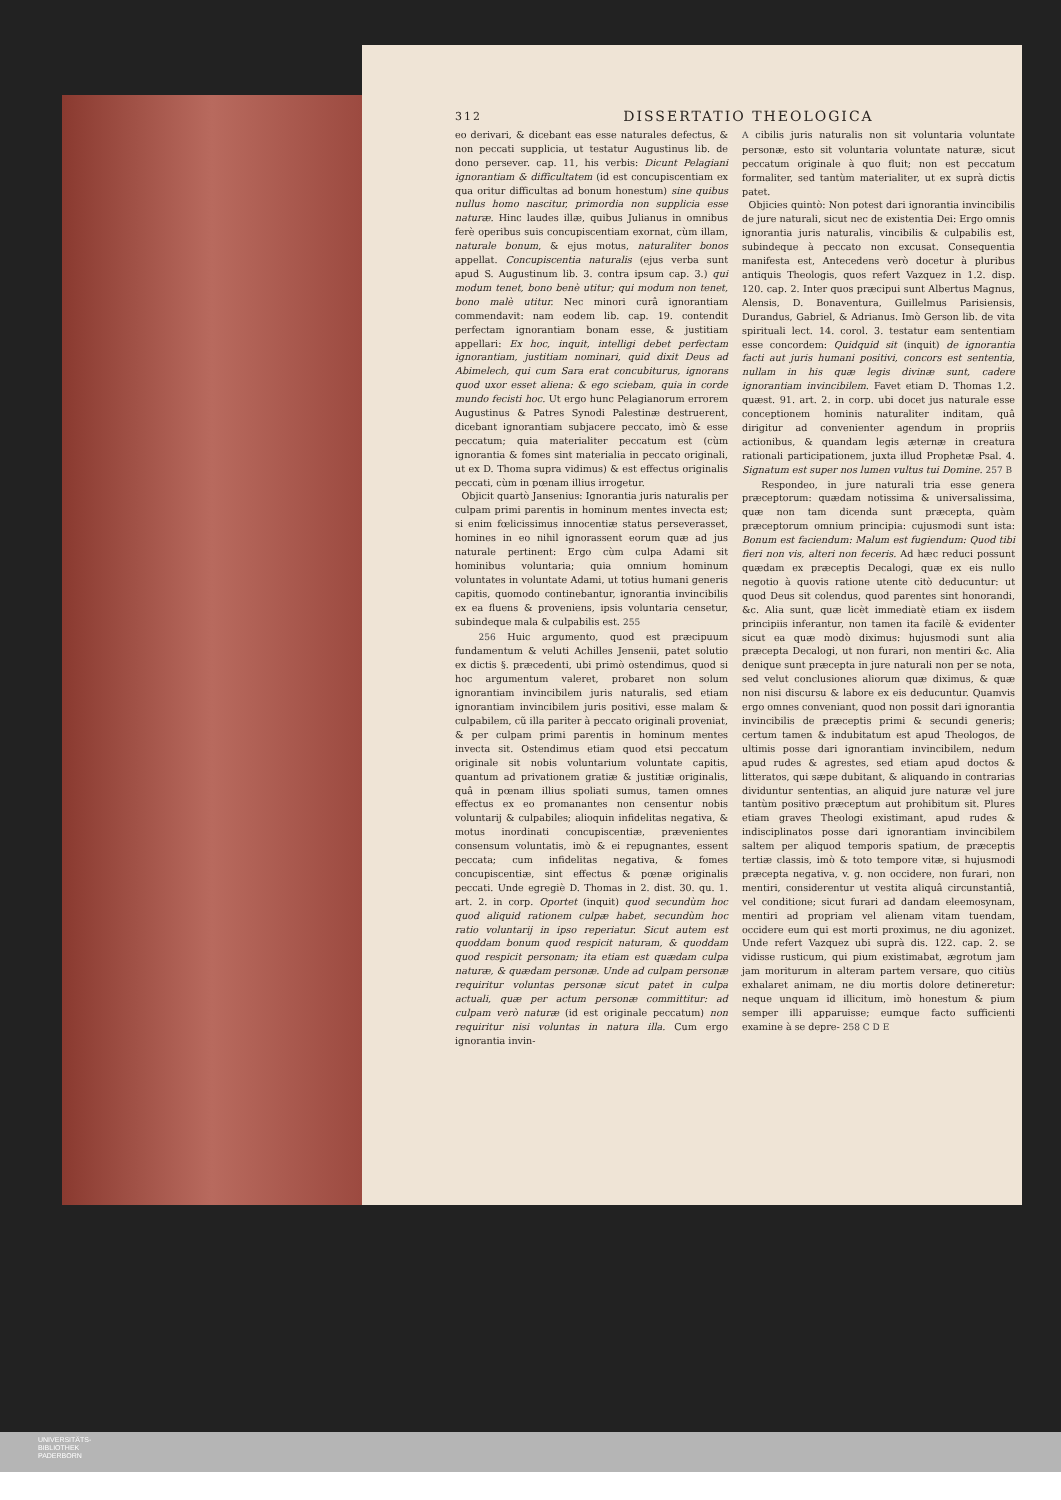312 DISSERTATIO THEOLOGICA
eo derivari, & dicebant eas esse naturales defectus, & non peccati supplicia, ut testatur Augustinus lib. de dono persever. cap. 11, his verbis: Dicunt Pelagiani ignorantiam & difficultatem (id est concupiscentiam ex qua oritur difficultas ad bonum honestum) sine quibus nullus homo nascitur, primordia non supplicia esse naturæ. Hinc laudes illæ, quibus Julianus in omnibus ferè operibus suis concupiscentiam exornat, cùm illam, naturale bonum, & ejus motus, naturaliter bonos appellat. Concupiscentia naturalis (ejus verba sunt apud S. Augustinum lib. 3. contra ipsum cap. 3.) qui modum tenet, bono benè utitur; qui modum non tenet, bono malè utitur. Nec minori curâ ignorantiam commendavit: nam eodem lib. cap. 19. contendit perfectam ignorantiam bonam esse, & justitiam appellari: Ex hoc, inquit, intelligi debet perfectam ignorantiam, justitiam nominari, quid dixit Deus ad Abimelech, qui cum Sara erat concubiturus, ignorans quod uxor esset aliena: & ego sciebam, quia in corde mundo fecisti hoc. Ut ergo hunc Pelagianorum errorem Augustinus & Patres Synodi Palestinæ destruerent, dicebant ignorantiam subjacere peccato, imò & esse peccatum; quia materialiter peccatum est (cùm ignorantia & fomes sint materialia in peccato originali, ut ex D. Thoma supra vidimus) & est effectus originalis peccati, cùm in pœnam illius irrogetur.
Objicit quartò Jansenius: Ignorantia juris naturalis per culpam primi parentis in hominum mentes invecta est; si enim fœlicissimus innocentiæ status perseverasset, homines in eo nihil ignorassent eorum quæ ad jus naturale pertinent: Ergo cùm culpa Adami sit hominibus voluntaria; quia omnium hominum voluntates in voluntate Adami, ut totius humani generis capitis, quomodo continebantur, ignorantia invincibilis ex ea fluens & proveniens, ipsis voluntaria censetur, subindeque mala & culpabilis est. 255
256 Huic argumento, quod est præcipuum fundamentum & veluti Achilles Jensenii, patet solutio ex dictis §. præcedenti, ubi primò ostendimus, quod si hoc argumentum valeret, probaret non solum ignorantiam invincibilem juris naturalis, sed etiam ignorantiam invincibilem juris positivi, esse malam & culpabilem, cũ illa pariter à peccato originali proveniat, & per culpam primi parentis in hominum mentes invecta sit. Ostendimus etiam quod etsi peccatum originale sit nobis voluntarium voluntate capitis, quantum ad privationem gratiæ & justitiæ originalis, quâ in pœnam illius spoliati sumus, tamen omnes effectus ex eo promanantes non censentur nobis voluntarij & culpabiles; alioquin infidelitas negativa, & motus inordinati concupiscentiæ, prævenientes consensum voluntatis, imò & ei repugnantes, essent peccata; cum infidelitas negativa, & fomes concupiscentiæ, sint effectus & pœnæ originalis peccati. Unde egregiè D. Thomas in 2. dist. 30. qu. 1. art. 2. in corp. Oportet (inquit) quod secundùm hoc quod aliquid rationem culpæ habet, secundùm hoc ratio voluntarij in ipso reperiatur. Sicut autem est quoddam bonum quod respicit naturam, & quoddam quod respicit personam; ita etiam est quædam culpa naturæ, & quædam personæ. Unde ad culpam personæ requiritur voluntas personæ sicut patet in culpa actuali, quæ per actum personæ committitur: ad culpam verò naturæ (id est originale peccatum) non requiritur nisi voluntas in natura illa. Cum ergo ignorantia invin-
A cibilis juris naturalis non sit voluntaria voluntate personæ, esto sit voluntaria voluntate naturæ, sicut peccatum originale à quo fluit; non est peccatum formaliter, sed tantùm materialiter, ut ex suprà dictis patet.
Objicies quintò: Non potest dari ignorantia invincibilis de jure naturali, sicut nec de existentia Dei: Ergo omnis ignorantia juris naturalis, vincibilis & culpabilis est, subindeque à peccato non excusat. Consequentia manifesta est, Antecedens verò docetur à pluribus antiquis Theologis, quos refert Vazquez in 1.2. disp. 120. cap. 2. Inter quos præcipui sunt Albertus Magnus, Alensis, D. Bonaventura, Guillelmus Parisiensis, Durandus, Gabriel, & Adrianus. Imò Gerson lib. de vita spirituali lect. 14. corol. 3. testatur eam sententiam esse concordem: Quidquid sit (inquit) de ignorantia facti aut juris humani positivi, concors est sententia, nullam in his quæ legis divinæ sunt, cadere ignorantiam invincibilem. Favet etiam D. Thomas 1.2. quæst. 91. art. 2. in corp. ubi docet jus naturale esse conceptionem hominis naturaliter inditam, quâ dirigitur ad convenienter agendum in propriis actionibus, & quandam legis æternæ in creatura rationali participationem, juxta illud Prophetæ Psal. 4. Signatum est super nos lumen vultus tui Domine. 257 B
Respondeo, in jure naturali tria esse genera præceptorum: quædam notissima & universalissima, quæ non tam dicenda sunt præcepta, quàm præceptorum omnium principia: cujusmodi sunt ista: Bonum est faciendum: Malum est fugiendum: Quod tibi fieri non vis, alteri non feceris. Ad hæc reduci possunt quædam ex præceptis Decalogi, quæ ex eis nullo negotio à quovis ratione utente citò deducuntur: ut quod Deus sit colendus, quod parentes sint honorandi, &c. Alia sunt, quæ licèt immediatè etiam ex iisdem principiis inferantur, non tamen ita facilè & evidenter sicut ea quæ modò diximus: hujusmodi sunt alia præcepta Decalogi, ut non furari, non mentiri &c. Alia denique sunt præcepta in jure naturali non per se nota, sed velut conclusiones aliorum quæ diximus, & quæ non nisi discursu & labore ex eis deducuntur. Quamvis ergo omnes conveniant, quod non possit dari ignorantia invincibilis de præceptis primi & secundi generis; certum tamen & indubitatum est apud Theologos, de ultimis posse dari ignorantiam invincibilem, nedum apud rudes & agrestes, sed etiam apud doctos & litteratos, qui sæpe dubitant, & aliquando in contrarias dividuntur sententias, an aliquid jure naturæ vel jure tantùm positivo præceptum aut prohibitum sit. Plures etiam graves Theologi existimant, apud rudes & indisciplinatos posse dari ignorantiam invincibilem saltem per aliquod temporis spatium, de præceptis tertiæ classis, imò & toto tempore vitæ, si hujusmodi præcepta negativa, v. g. non occidere, non furari, non mentiri, considerentur ut vestita aliquâ circunstantiâ, vel conditione; sicut furari ad dandam eleemosynam, mentiri ad propriam vel alienam vitam tuendam, occidere eum qui est morti proximus, ne diu agonizet. Unde refert Vazquez ubi suprà dis. 122. cap. 2. se vidisse rusticum, qui pium existimabat, ægrotum jam jam moriturum in alteram partem versare, quo citiùs exhalaret animam, ne diu mortis dolore detineretur: neque unquam id illicitum, imò honestum & pium semper illi apparuisse; eumque facto sufficienti examine à se depre- 258 C D E
UNIVERSITÄTS-
BIBLIOTHEK
PADERBORN